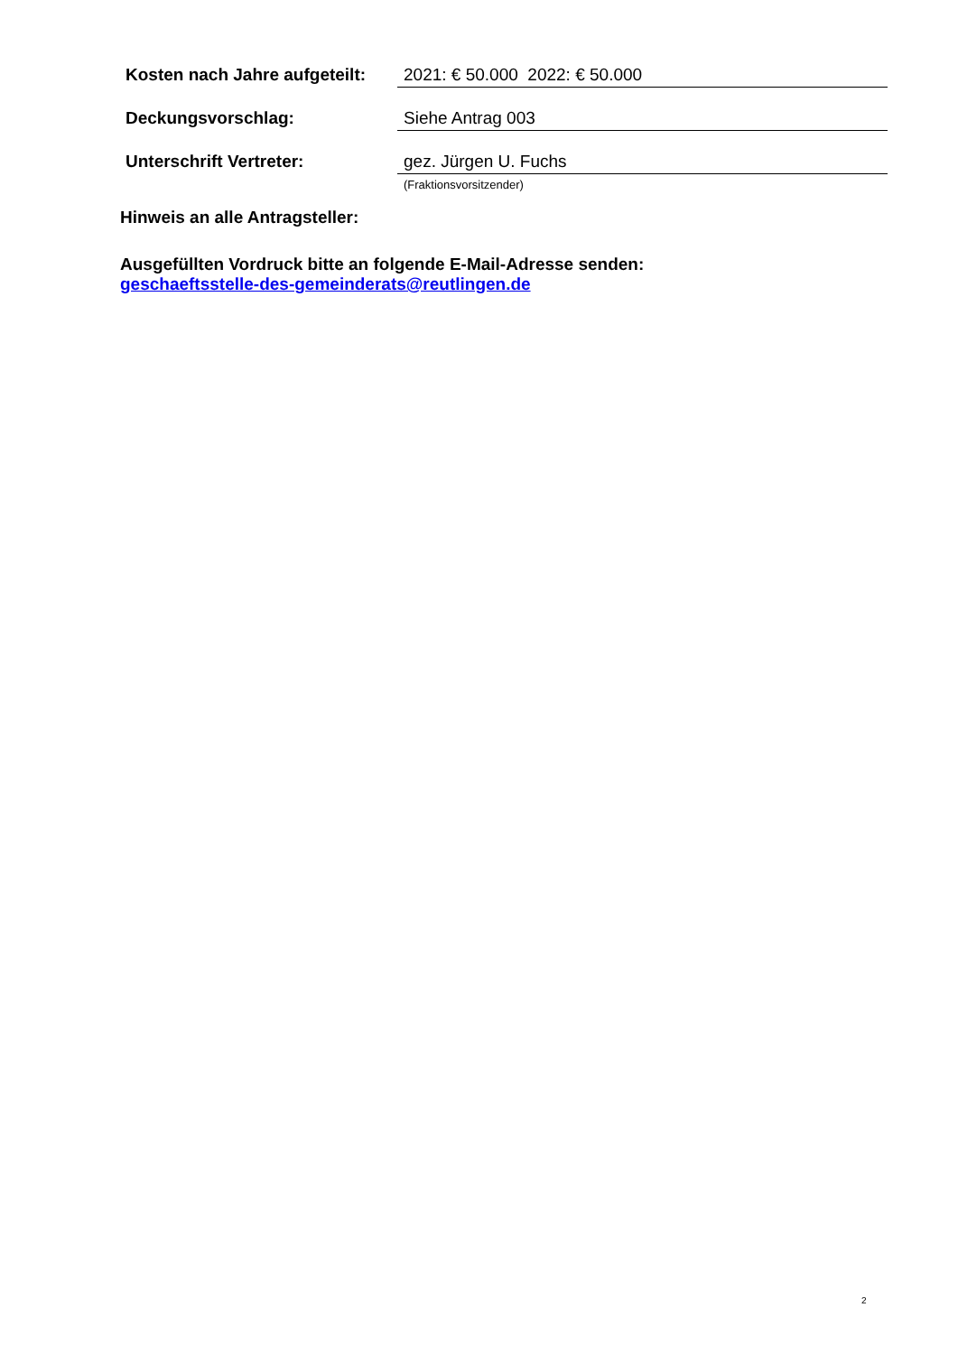Kosten nach Jahre aufgeteilt:
2021: € 50.000 2022: € 50.000
Deckungsvorschlag: Siehe Antrag 003
Unterschrift Vertreter: gez. Jürgen U. Fuchs
(Fraktionsvorsitzender)
Hinweis an alle Antragsteller:
Ausgefüllten Vordruck bitte an folgende E-Mail-Adresse senden:
geschaeftsstelle-des-gemeinderats@reutlingen.de
2